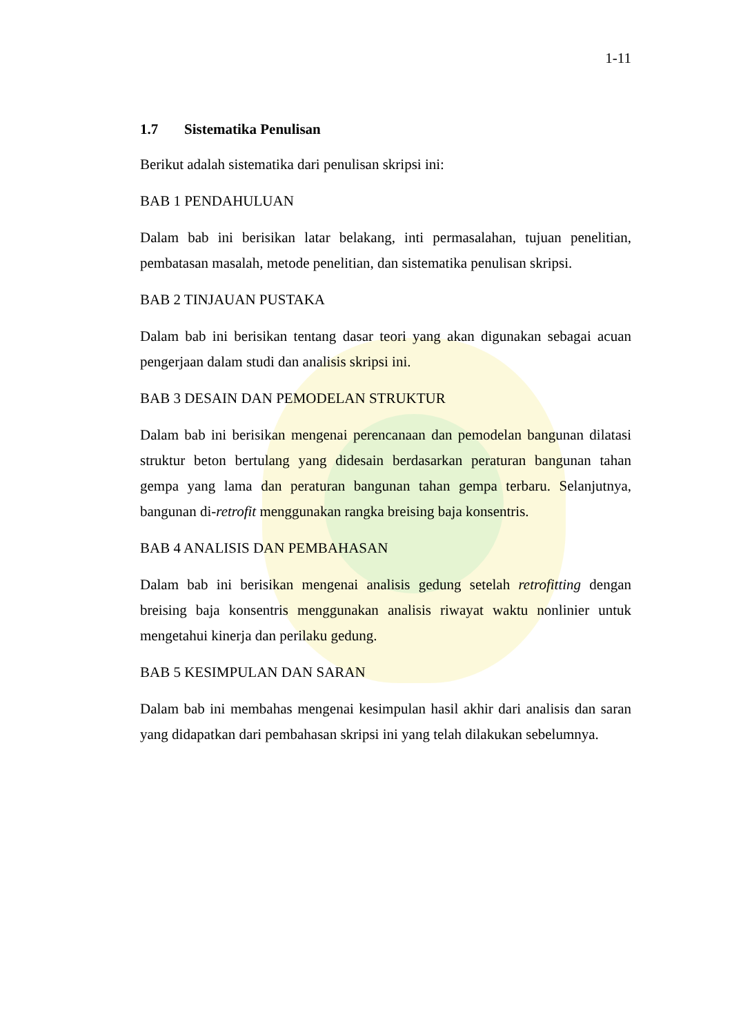1-11
1.7 Sistematika Penulisan
Berikut adalah sistematika dari penulisan skripsi ini:
BAB 1 PENDAHULUAN
Dalam bab ini berisikan latar belakang, inti permasalahan, tujuan penelitian, pembatasan masalah, metode penelitian, dan sistematika penulisan skripsi.
BAB 2 TINJAUAN PUSTAKA
Dalam bab ini berisikan tentang dasar teori yang akan digunakan sebagai acuan pengerjaan dalam studi dan analisis skripsi ini.
BAB 3 DESAIN DAN PEMODELAN STRUKTUR
Dalam bab ini berisikan mengenai perencanaan dan pemodelan bangunan dilatasi struktur beton bertulang yang didesain berdasarkan peraturan bangunan tahan gempa yang lama dan peraturan bangunan tahan gempa terbaru. Selanjutnya, bangunan di-retrofit menggunakan rangka breising baja konsentris.
BAB 4 ANALISIS DAN PEMBAHASAN
Dalam bab ini berisikan mengenai analisis gedung setelah retrofitting dengan breising baja konsentris menggunakan analisis riwayat waktu nonlinier untuk mengetahui kinerja dan perilaku gedung.
BAB 5 KESIMPULAN DAN SARAN
Dalam bab ini membahas mengenai kesimpulan hasil akhir dari analisis dan saran yang didapatkan dari pembahasan skripsi ini yang telah dilakukan sebelumnya.